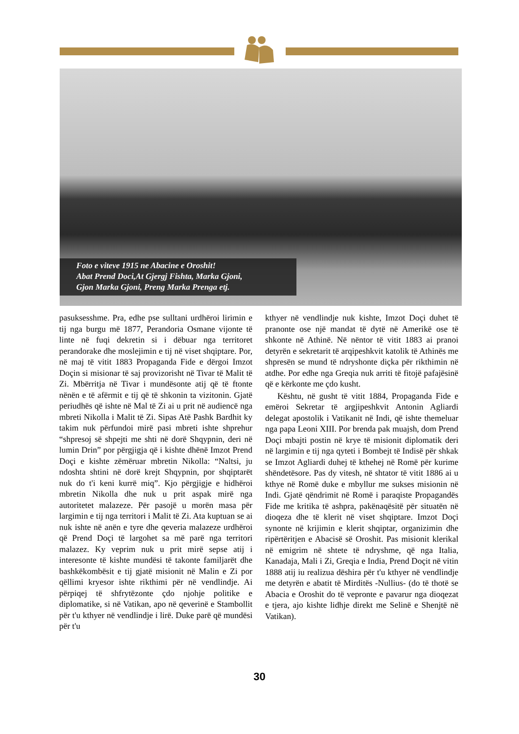Foto e viteve 1915 ne Abacine e Oroshit!
Abat Prend Doci,At Gjergj Fishta, Marka Gjoni,
Gjon Marka Gjoni, Preng Marka Prenga etj.
pasuksesshme. Pra, edhe pse sulltani urdhëroi lirimin e tij nga burgu më 1877, Perandoria Osmane vijonte të linte në fuqi dekretin si i dëbuar nga territoret perandorake dhe moslejimin e tij në viset shqiptare. Por, në maj të vitit 1883 Propaganda Fide e dërgoi Imzot Doçin si misionar të saj provizorisht në Tivar të Malit të Zi. Mbërritja në Tivar i mundësonte atij që të ftonte nënën e të afërmit e tij që të shkonin ta vizitonin. Gjatë periudhës që ishte në Mal të Zi ai u prit në audiencë nga mbreti Nikolla i Malit të Zi. Sipas Atë Pashk Bardhit ky takim nuk përfundoi mirë pasi mbreti ishte shprehur “shpresoj së shpejti me shti në dorë Shqypnin, deri në lumin Drin” por përgjigja që i kishte dhënë Imzot Prend Doçi e kishte zëmëruar mbretin Nikolla: “Naltsi, ju ndoshta shtini në dorë krejt Shqypnin, por shqiptarët nuk do t'i keni kurrë miq”. Kjo përgjigje e hidhëroi mbretin Nikolla dhe nuk u prit aspak mirë nga autoritetet malazeze. Për pasojë u morën masa për largimin e tij nga territori i Malit të Zi. Ata kuptuan se ai nuk ishte në anën e tyre dhe qeveria malazeze urdhëroi që Prend Doçi të largohet sa më parë nga territori malazez. Ky veprim nuk u prit mirë sepse atij i interesonte të kishte mundësi të takonte familjarët dhe bashkëkombësit e tij gjatë misionit në Malin e Zi por qëllimi kryesor ishte rikthimi për në vendlindje. Ai përpiqej të shfrytëzonte çdo njohje politike e diplomatike, si në Vatikan, apo në qeverinë e Stambollit për t'u kthyer në vendlindje i lirë. Duke parë që mundësi për t'u
kthyer në vendlindje nuk kishte, Imzot Doçi duhet të pranonte ose një mandat të dytë në Amerikë ose të shkonte në Athinë. Në nëntor të vitit 1883 ai pranoi detyrën e sekretarit të arqipeshkvit katolik të Athinës me shpresën se mund të ndryshonte diçka për rikthimin në atdhe. Por edhe nga Greqia nuk arriti të fitojë pafajësinë që e kërkonte me çdo kusht.
Kështu, në gusht të vitit 1884, Propaganda Fide e emëroi Sekretar të argjipeshkvit Antonin Agliardi delegat apostolik i Vatikanit në Indi, që ishte themeluar nga papa Leoni XIII. Por brenda pak muajsh, dom Prend Doçi mbajti postin në krye të misionit diplomatik deri në largimin e tij nga qyteti i Bombejt të Indisë për shkak se Imzot Agliardi duhej të kthehej në Romë për kurime shëndetësore. Pas dy vitesh, në shtator të vitit 1886 ai u kthye në Romë duke e mbyllur me sukses misionin në Indi. Gjatë qëndrimit në Romë i paraqiste Propagandës Fide me kritika të ashpra, pakënaqësitë për situatën në dioqeza dhe të klerit në viset shqiptare. Imzot Doçi synonte në krijimin e klerit shqiptar, organizimin dhe ripërtëritjen e Abacisë së Oroshit. Pas misionit klerikal në emigrim në shtete të ndryshme, që nga Italia, Kanadaja, Mali i Zi, Greqia e India, Prend Doçit në vitin 1888 atij iu realizua dëshira për t'u kthyer në vendlindje me detyrën e abatit të Mirditës -Nullius- (do të thotë se Abacia e Oroshit do të vepronte e pavarur nga dioqezat e tjera, ajo kishte lidhje direkt me Selinë e Shenjtë në Vatikan).
30